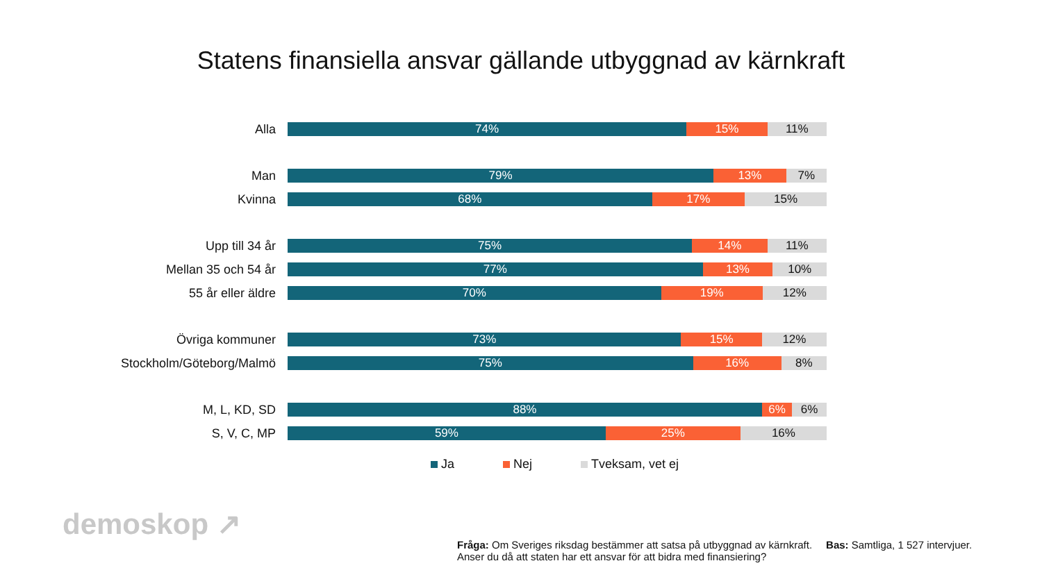Statens finansiella ansvar gällande utbyggnad av kärnkraft
Alla
74% 15% 11%
Man
79% 13% 7%
Kvinna
68% 17% 15%
Upp till 34 år
75% 14% 11%
Mellan 35 och 54 år
77% 13% 10%
55 år eller äldre
70% 19% 12%
Övriga kommuner
73% 15% 12%
Stockholm/Göteborg/Malmö
75% 16% 8%
M, L, KD, SD
88% 6% 6%
S, V, C, MP
59% 25% 16%
Ja Nej Tveksam, vet ej
demoskop ↗
Fråga: Om Sveriges riksdag bestämmer att satsa på utbyggnad av kärnkraft.
Anser du då att staten har ett ansvar för att bidra med finansiering?
Bas: Samtliga, 1 527 intervjuer.